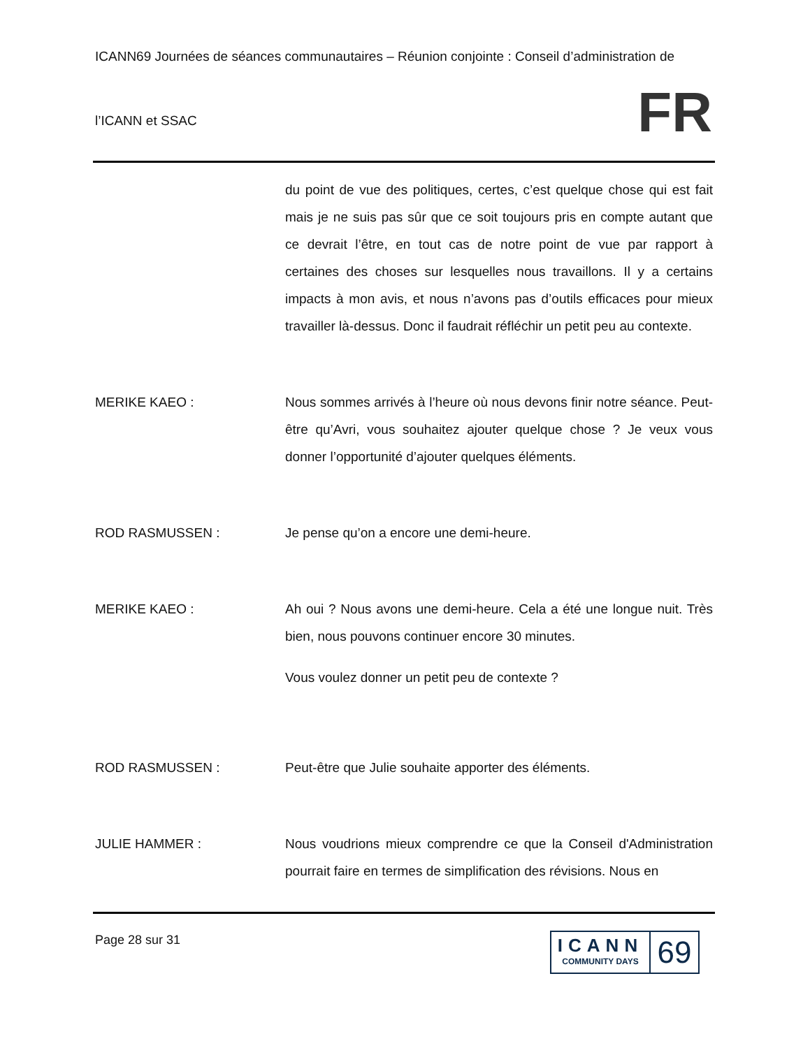ICANN69 Journées de séances communautaires – Réunion conjointe : Conseil d’administration de
l’ICANN et SSAC
FR
du point de vue des politiques, certes, c’est quelque chose qui est fait mais je ne suis pas sûr que ce soit toujours pris en compte autant que ce devrait l’être, en tout cas de notre point de vue par rapport à certaines des choses sur lesquelles nous travaillons. Il y a certains impacts à mon avis, et nous n’avons pas d’outils efficaces pour mieux travailler là-dessus. Donc il faudrait réfléchir un petit peu au contexte.
MERIKE KAEO : Nous sommes arrivés à l’heure où nous devons finir notre séance. Peut-être qu’Avri, vous souhaitez ajouter quelque chose ? Je veux vous donner l’opportunité d’ajouter quelques éléments.
ROD RASMUSSEN : Je pense qu’on a encore une demi-heure.
MERIKE KAEO : Ah oui ? Nous avons une demi-heure. Cela a été une longue nuit. Très bien, nous pouvons continuer encore 30 minutes.
Vous voulez donner un petit peu de contexte ?
ROD RASMUSSEN : Peut-être que Julie souhaite apporter des éléments.
JULIE HAMMER : Nous voudrions mieux comprendre ce que la Conseil d'Administration pourrait faire en termes de simplification des révisions. Nous en
Page 28 sur 31
ICANN
COMMUNITY DAYS
69